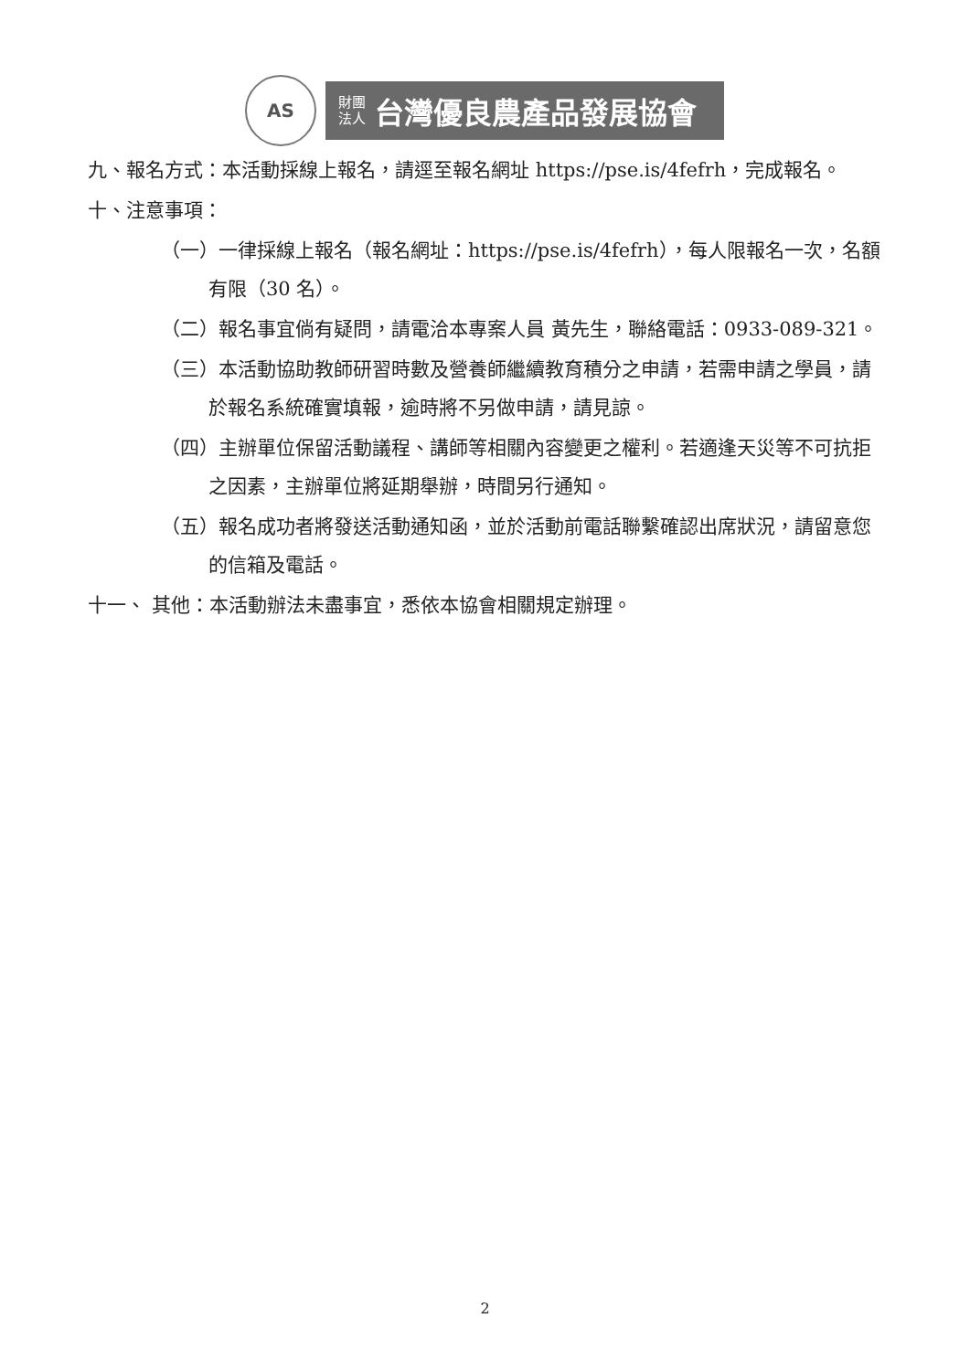AS
財團
法人
台灣優良農產品發展協會
九、報名方式：本活動採線上報名，請逕至報名網址 https://pse.is/4fefrh，完成報名。
十、注意事項：
（一）一律採線上報名（報名網址：https://pse.is/4fefrh），每人限報名一次，名額有限（30 名）。
（二）報名事宜倘有疑問，請電洽本專案人員 黃先生，聯絡電話：0933-089-321。
（三）本活動協助教師研習時數及營養師繼續教育積分之申請，若需申請之學員，請於報名系統確實填報，逾時將不另做申請，請見諒。
（四）主辦單位保留活動議程、講師等相關內容變更之權利。若適逢天災等不可抗拒之因素，主辦單位將延期舉辦，時間另行通知。
（五）報名成功者將發送活動通知函，並於活動前電話聯繫確認出席狀況，請留意您的信箱及電話。
十一、 其他：本活動辦法未盡事宜，悉依本協會相關規定辦理。
2